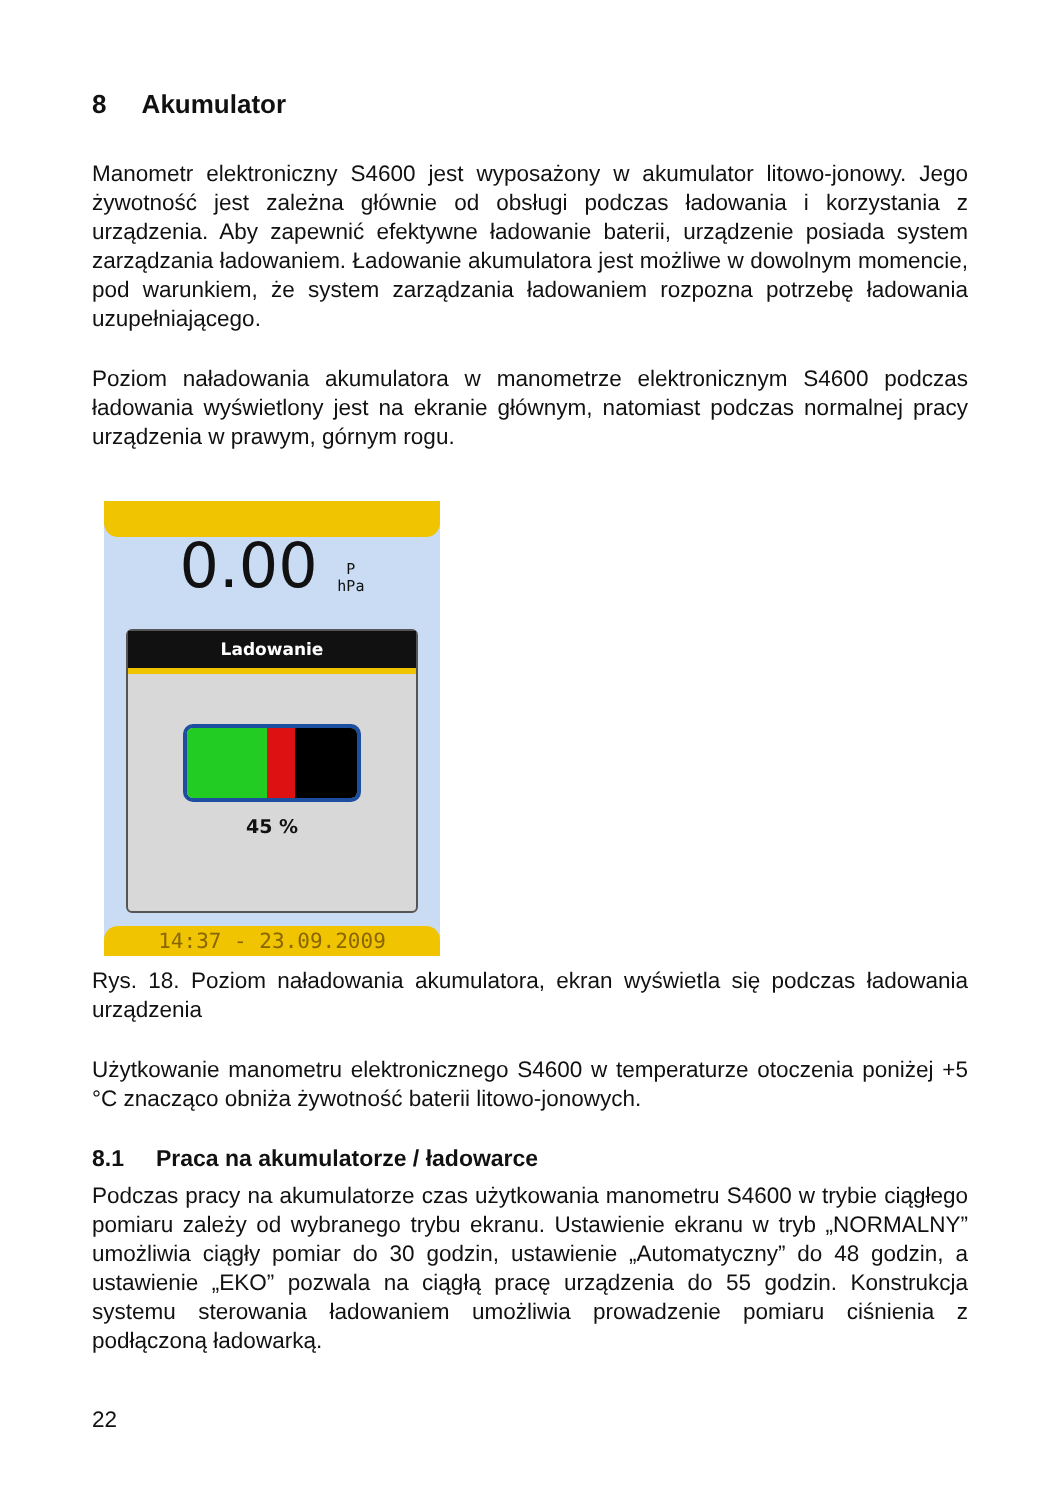8 Akumulator
Manometr elektroniczny S4600 jest wyposażony w akumulator litowo-jonowy. Jego żywotność jest zależna głównie od obsługi podczas ładowania i korzystania z urządzenia. Aby zapewnić efektywne ładowanie baterii, urządzenie posiada system zarządzania ładowaniem. Ładowanie akumulatora jest możliwe w dowolnym momencie, pod warunkiem, że system zarządzania ładowaniem rozpozna potrzebę ładowania uzupełniającego.
Poziom naładowania akumulatora w manometrze elektronicznym S4600 podczas ładowania wyświetlony jest na ekranie głównym, natomiast podczas normalnej pracy urządzenia w prawym, górnym rogu.
0.00 P
hPa
Ladowanie
45 %
14:37 - 23.09.2009
Rys. 18. Poziom naładowania akumulatora, ekran wyświetla się podczas ładowania urządzenia
Użytkowanie manometru elektronicznego S4600 w temperaturze otoczenia poniżej +5 °C znacząco obniża żywotność baterii litowo-jonowych.
8.1 Praca na akumulatorze / ładowarce
Podczas pracy na akumulatorze czas użytkowania manometru S4600 w trybie ciągłego pomiaru zależy od wybranego trybu ekranu. Ustawienie ekranu w tryb „NORMALNY” umożliwia ciągły pomiar do 30 godzin, ustawienie „Automatyczny” do 48 godzin, a ustawienie „EKO” pozwala na ciągłą pracę urządzenia do 55 godzin. Konstrukcja systemu sterowania ładowaniem umożliwia prowadzenie pomiaru ciśnienia z podłączoną ładowarką.
22